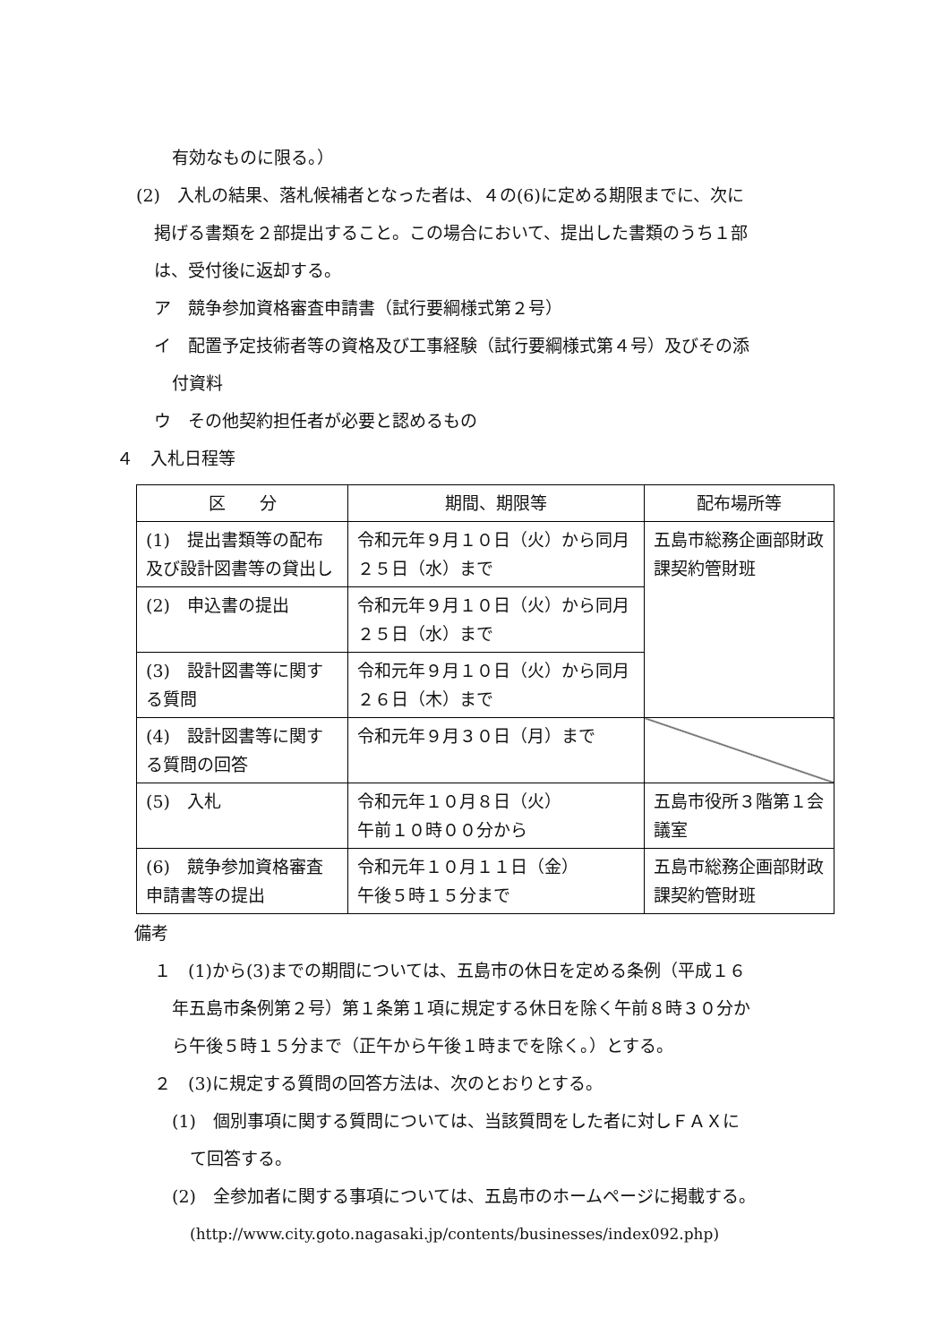有効なものに限る。）
(2)　入札の結果、落札候補者となった者は、４の(6)に定める期限までに、次に
掲げる書類を２部提出すること。この場合において、提出した書類のうち１部
は、受付後に返却する。
ア　競争参加資格審査申請書（試行要綱様式第２号）
イ　配置予定技術者等の資格及び工事経験（試行要綱様式第４号）及びその添
付資料
ウ　その他契約担任者が必要と認めるもの
４　入札日程等
| 区 分 | 期間、期限等 | 配布場所等 |
| --- | --- | --- |
| (1) 提出書類等の配布及び設計図書等の貸出し | 令和元年９月１０日（火）から同月２５日（水）まで | 五島市総務企画部財政課契約管財班 |
| (2) 申込書の提出 | 令和元年９月１０日（火）から同月２５日（水）まで | |
| (3) 設計図書等に関する質問 | 令和元年９月１０日（火）から同月２６日（木）まで | |
| (4) 設計図書等に関する質問の回答 | 令和元年９月３０日（月）まで | |
| (5) 入札 | 令和元年１０月８日（火） 午前１０時００分から | 五島市役所３階第１会議室 |
| (6) 競争参加資格審査申請書等の提出 | 令和元年１０月１１日（金） 午後５時１５分まで | 五島市総務企画部財政課契約管財班 |
備考
１　(1)から(3)までの期間については、五島市の休日を定める条例（平成１６
年五島市条例第２号）第１条第１項に規定する休日を除く午前８時３０分か
ら午後５時１５分まで（正午から午後１時までを除く。）とする。
２　(3)に規定する質問の回答方法は、次のとおりとする。
(1)　個別事項に関する質問については、当該質問をした者に対しＦＡＸに
て回答する。
(2)　全参加者に関する事項については、五島市のホームページに掲載する。
(http://www.city.goto.nagasaki.jp/contents/businesses/index092.php)